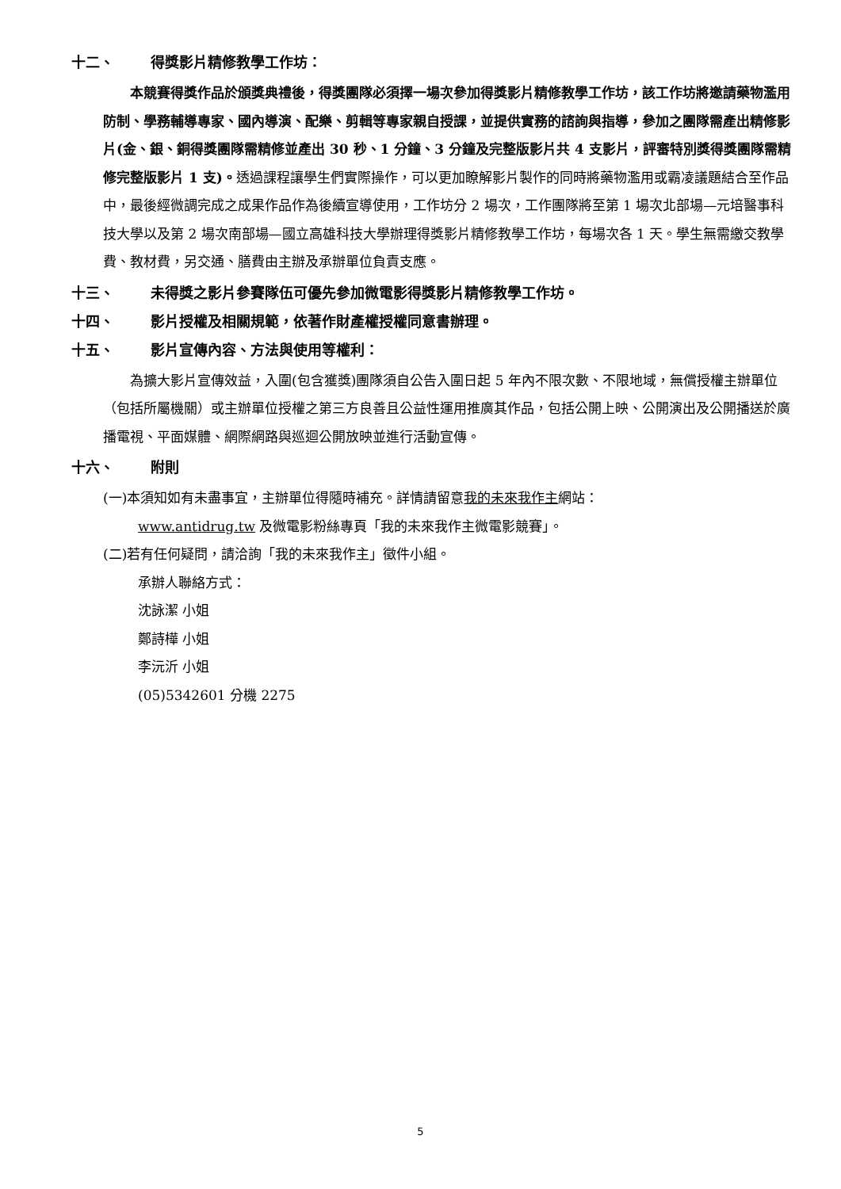十二、 得獎影片精修教學工作坊：
本競賽得獎作品於頒獎典禮後，得獎團隊必須擇一場次參加得獎影片精修教學工作坊，該工作坊將邀請藥物濫用防制、學務輔導專家、國內導演、配樂、剪輯等專家親自授課，並提供實務的諮詢與指導，參加之團隊需產出精修影片(金、銀、銅得獎團隊需精修並產出 30 秒、1 分鐘、3 分鐘及完整版影片共 4 支影片，評審特別獎得獎團隊需精修完整版影片 1 支)。透過課程讓學生們實際操作，可以更加瞭解影片製作的同時將藥物濫用或霸凌議題結合至作品中，最後經微調完成之成果作品作為後續宣導使用，工作坊分 2 場次，工作團隊將至第 1 場次北部場—元培醫事科技大學以及第 2 場次南部場—國立高雄科技大學辦理得獎影片精修教學工作坊，每場次各 1 天。學生無需繳交教學費、教材費，另交通、膳費由主辦及承辦單位負責支應。
十三、 未得獎之影片參賽隊伍可優先參加微電影得獎影片精修教學工作坊。
十四、 影片授權及相關規範，依著作財產權授權同意書辦理。
十五、 影片宣傳內容、方法與使用等權利：
為擴大影片宣傳效益，入圍(包含獲獎)團隊須自公告入圍日起 5 年內不限次數、不限地域，無償授權主辦單位（包括所屬機關）或主辦單位授權之第三方良善且公益性運用推廣其作品，包括公開上映、公開演出及公開播送於廣播電視、平面媒體、網際網路與巡迴公開放映並進行活動宣傳。
十六、 附則
(一)本須知如有未盡事宜，主辦單位得隨時補充。詳情請留意我的未來我作主網站：
www.antidrug.tw 及微電影粉絲專頁「我的未來我作主微電影競賽」。
(二)若有任何疑問，請洽詢「我的未來我作主」徵件小組。
承辦人聯絡方式：
沈詠潔 小姐
鄭詩樺 小姐
李沅沂 小姐
(05)5342601 分機 2275
5